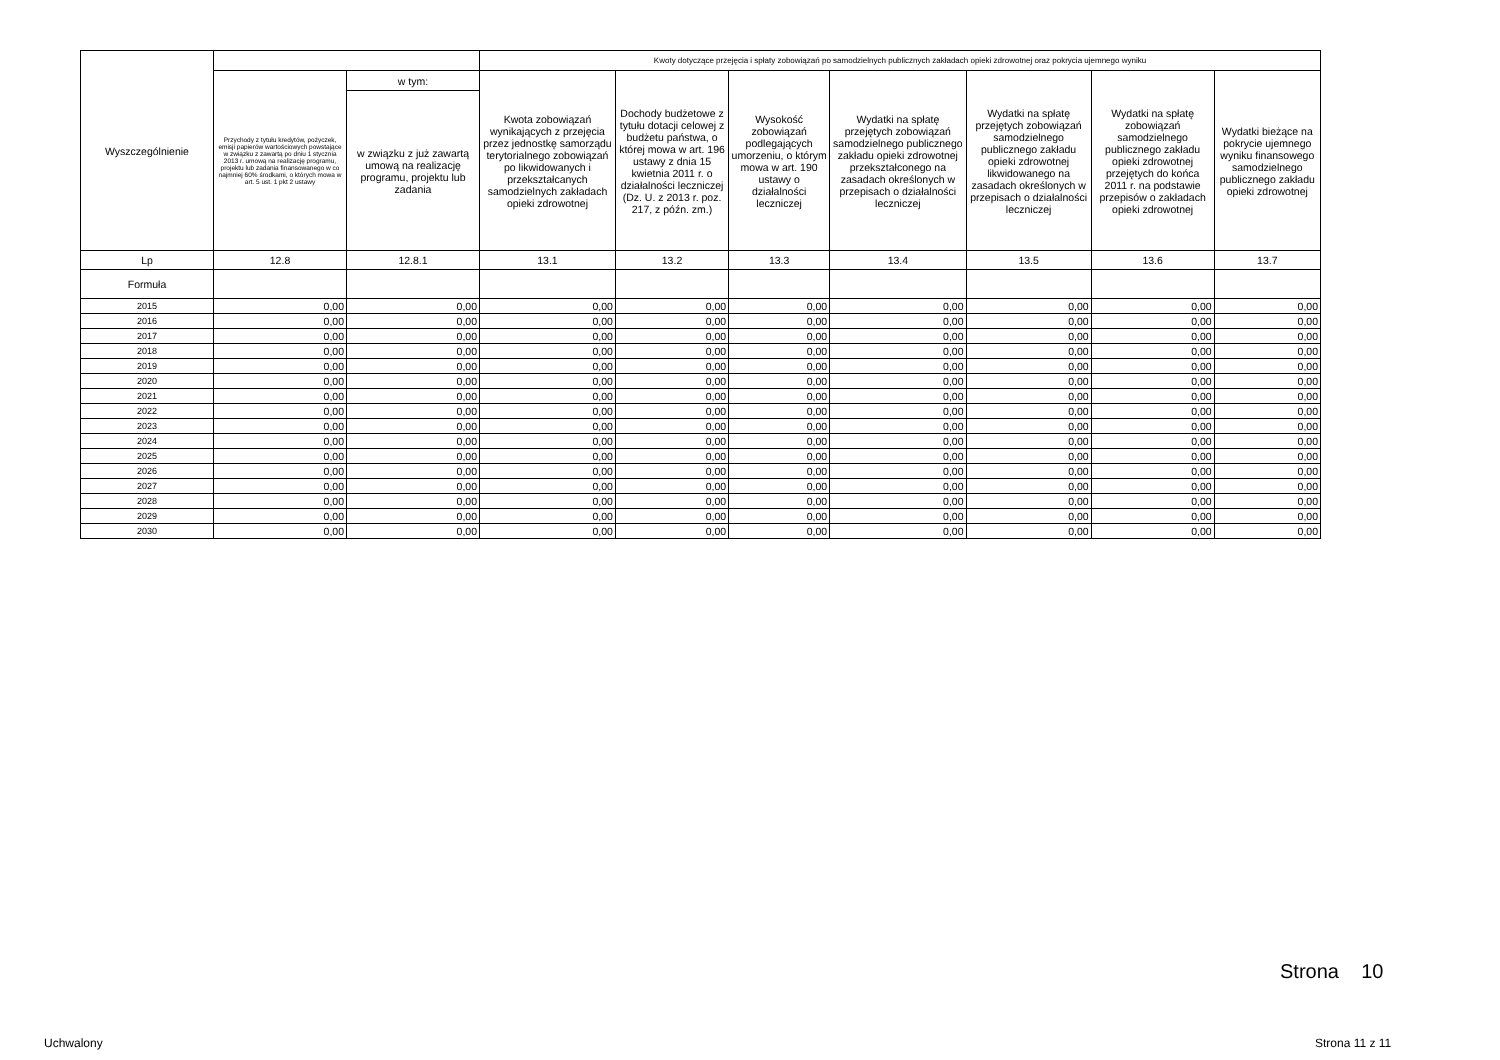| Wyszczególnienie | | | Kwoty dotyczące przejęcia i spłaty zobowiązań po samodzielnych publicznych zakładach opieki zdrowotnej oraz pokrycia ujemnego wyniku | | | | | | |
| --- | --- | --- | --- | --- | --- | --- | --- | --- | --- |
| | Przychody z tytułu kredytów, pożyczek, emisji papierów wartościowych powstające w związku z zawartą po dniu 1 stycznia 2013 r. umową na realizację programu, projektu lub zadania finansowanego w co najmniej 60% środkami, o których mowa w art. 5 ust. 1 pkt 2 ustawy | w tym: | Kwota zobowiązań wynikających z przejęcia przez jednostkę samorządu terytorialnego zobowiązań po likwidowanych i przekształcanych samodzielnych zakładach opieki zdrowotnej | Dochody budżetowe z tytułu dotacji celowej z budżetu państwa, o której mowa w art. 196 ustawy z dnia 15 kwietnia 2011 r. o działalności leczniczej (Dz. U. z 2013 r. poz. 217, z późn. zm.) | Wysokość zobowiązań podlegających umorzeniu, o którym mowa w art. 190 ustawy o działalności leczniczej | Wydatki na spłatę przejętych zobowiązań samodzielnego publicznego zakładu opieki zdrowotnej przekształconego na zasadach określonych w przepisach o działalności leczniczej | Wydatki na spłatę przejętych zobowiązań samodzielnego publicznego zakładu opieki zdrowotnej likwidowanego na zasadach określonych w przepisach o działalności leczniczej | Wydatki na spłatę zobowiązań samodzielnego publicznego zakładu opieki zdrowotnej przejętych do końca 2011 r. na podstawie przepisów o zakładach opieki zdrowotnej | Wydatki bieżące na pokrycie ujemnego wyniku finansowego samodzielnego publicznego zakładu opieki zdrowotnej |
| | | w związku z już zawartą umową na realizację programu, projektu lub zadania | | | | | | | |
| Lp | 12.8 | 12.8.1 | 13.1 | 13.2 | 13.3 | 13.4 | 13.5 | 13.6 | 13.7 |
| Formuła | | | | | | | | | |
| 2015 | 0,00 | 0,00 | 0,00 | 0,00 | 0,00 | 0,00 | 0,00 | 0,00 | 0,00 |
| 2016 | 0,00 | 0,00 | 0,00 | 0,00 | 0,00 | 0,00 | 0,00 | 0,00 | 0,00 |
| 2017 | 0,00 | 0,00 | 0,00 | 0,00 | 0,00 | 0,00 | 0,00 | 0,00 | 0,00 |
| 2018 | 0,00 | 0,00 | 0,00 | 0,00 | 0,00 | 0,00 | 0,00 | 0,00 | 0,00 |
| 2019 | 0,00 | 0,00 | 0,00 | 0,00 | 0,00 | 0,00 | 0,00 | 0,00 | 0,00 |
| 2020 | 0,00 | 0,00 | 0,00 | 0,00 | 0,00 | 0,00 | 0,00 | 0,00 | 0,00 |
| 2021 | 0,00 | 0,00 | 0,00 | 0,00 | 0,00 | 0,00 | 0,00 | 0,00 | 0,00 |
| 2022 | 0,00 | 0,00 | 0,00 | 0,00 | 0,00 | 0,00 | 0,00 | 0,00 | 0,00 |
| 2023 | 0,00 | 0,00 | 0,00 | 0,00 | 0,00 | 0,00 | 0,00 | 0,00 | 0,00 |
| 2024 | 0,00 | 0,00 | 0,00 | 0,00 | 0,00 | 0,00 | 0,00 | 0,00 | 0,00 |
| 2025 | 0,00 | 0,00 | 0,00 | 0,00 | 0,00 | 0,00 | 0,00 | 0,00 | 0,00 |
| 2026 | 0,00 | 0,00 | 0,00 | 0,00 | 0,00 | 0,00 | 0,00 | 0,00 | 0,00 |
| 2027 | 0,00 | 0,00 | 0,00 | 0,00 | 0,00 | 0,00 | 0,00 | 0,00 | 0,00 |
| 2028 | 0,00 | 0,00 | 0,00 | 0,00 | 0,00 | 0,00 | 0,00 | 0,00 | 0,00 |
| 2029 | 0,00 | 0,00 | 0,00 | 0,00 | 0,00 | 0,00 | 0,00 | 0,00 | 0,00 |
| 2030 | 0,00 | 0,00 | 0,00 | 0,00 | 0,00 | 0,00 | 0,00 | 0,00 | 0,00 |
Strona 10
Uchwalony Strona 11 z 11